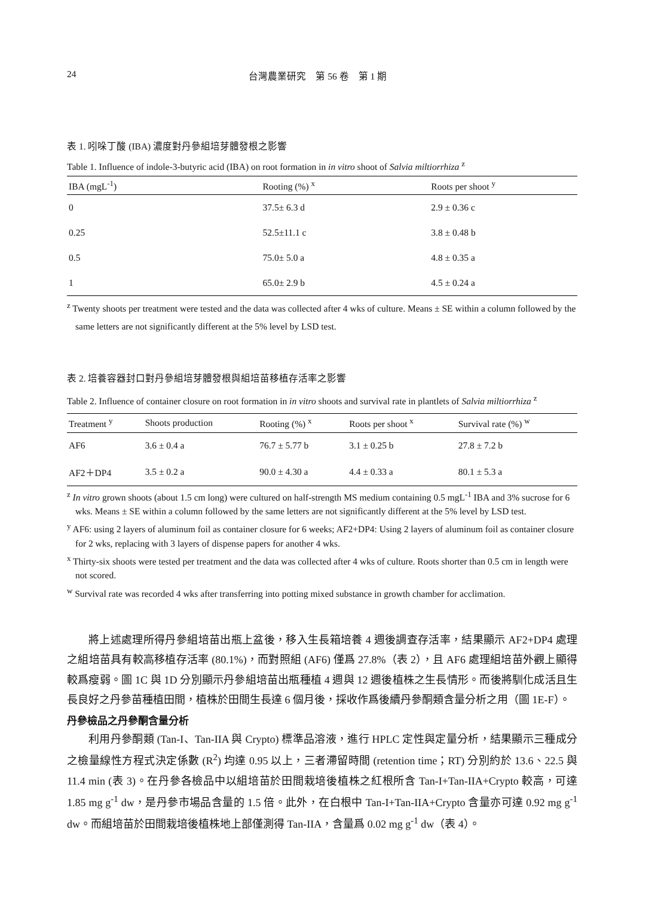24 台灣農業研究　第 56 卷　第 1 期
表 1. 吲哚丁酸 (IBA) 濃度對丹參組培芽體發根之影響
Table 1. Influence of indole-3-butyric acid (IBA) on root formation in in vitro shoot of Salvia miltiorrhiza <sup>z</sup>
| IBA (mgL<sup>-1</sup>) | Rooting (%) <sup>x</sup> | Roots per shoot <sup>y</sup> |
| --- | --- | --- |
| 0 | 37.5± 6.3 d | 2.9 ± 0.36 c |
| 0.25 | 52.5±11.1 c | 3.8 ± 0.48 b |
| 0.5 | 75.0± 5.0 a | 4.8 ± 0.35 a |
| 1 | 65.0± 2.9 b | 4.5 ± 0.24 a |
<sup>z</sup> Twenty shoots per treatment were tested and the data was collected after 4 wks of culture. Means ± SE within a column followed by the same letters are not significantly different at the 5% level by LSD test.
表 2. 培養容器封口對丹參組培芽體發根與組培苗移植存活率之影響
Table 2. Influence of container closure on root formation in in vitro shoots and survival rate in plantlets of Salvia miltiorrhiza <sup>z</sup>
| Treatment <sup>y</sup> | Shoots production | Rooting (%) <sup>x</sup> | Roots per shoot <sup>x</sup> | Survival rate (%) <sup>w</sup> |
| --- | --- | --- | --- | --- |
| AF6 | 3.6 ± 0.4 a | 76.7 ± 5.77 b | 3.1 ± 0.25 b | 27.8 ± 7.2 b |
| AF2＋DP4 | 3.5 ± 0.2 a | 90.0 ± 4.30 a | 4.4 ± 0.33 a | 80.1 ± 5.3 a |
<sup>z</sup> In vitro grown shoots (about 1.5 cm long) were cultured on half-strength MS medium containing 0.5 mgL<sup>-1</sup> IBA and 3% sucrose for 6 wks. Means ± SE within a column followed by the same letters are not significantly different at the 5% level by LSD test.
<sup>y</sup> AF6: using 2 layers of aluminum foil as container closure for 6 weeks; AF2+DP4: Using 2 layers of aluminum foil as container closure for 2 wks, replacing with 3 layers of dispense papers for another 4 wks.
<sup>x</sup> Thirty-six shoots were tested per treatment and the data was collected after 4 wks of culture. Roots shorter than 0.5 cm in length were not scored.
<sup>w</sup> Survival rate was recorded 4 wks after transferring into potting mixed substance in growth chamber for acclimation.
將上述處理所得丹參組培苗出瓶上盆後，移入生長箱培養 4 週後調查存活率，結果顯示 AF2+DP4 處理之組培苗具有較高移植存活率 (80.1%)，而對照組 (AF6) 僅爲 27.8%（表 2），且 AF6 處理組培苗外觀上顯得較爲瘦弱。圖 1C 與 1D 分別顯示丹參組培苗出瓶種植 4 週與 12 週後植株之生長情形。而後將馴化成活且生長良好之丹參苗種植田間，植株於田間生長達 6 個月後，採收作爲後續丹參酮類含量分析之用（圖 1E-F）。
丹參檢品之丹參酮含量分析
利用丹參酮類 (Tan-I、Tan-IIA 與 Crypto) 標準品溶液，進行 HPLC 定性與定量分析，結果顯示三種成分之檢量線性方程式決定係數 (R<sup>2</sup>) 均達 0.95 以上，三者滯留時間 (retention time；RT) 分別約於 13.6、22.5 與 11.4 min (表 3)。在丹參各檢品中以組培苗於田間栽培後植株之紅根所含 Tan-I+Tan-IIA+Crypto 較高，可達 1.85 mg g<sup>-1</sup> dw，是丹參市場品含量的 1.5 倍。此外，在白根中 Tan-I+Tan-IIA+Crypto 含量亦可達 0.92 mg g<sup>-1</sup> dw。而組培苗於田間栽培後植株地上部僅測得 Tan-IIA，含量爲 0.02 mg g<sup>-1</sup> dw（表 4）。